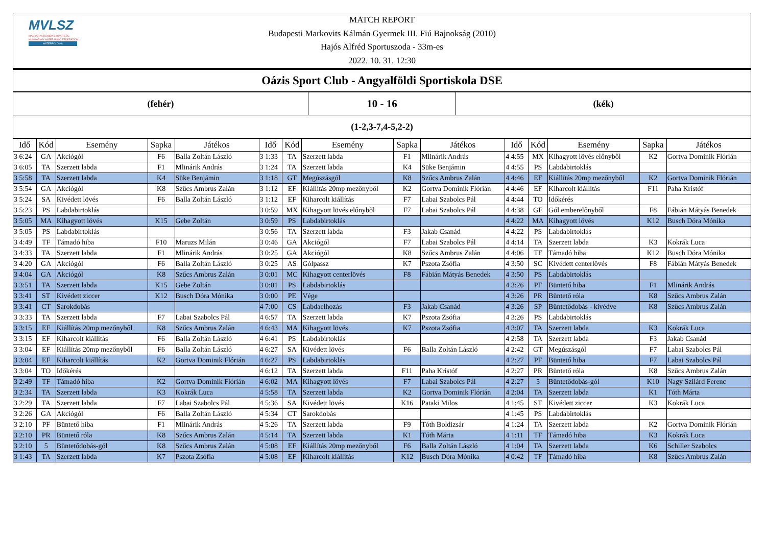MVLSZ
MAGYAR VÍZILABDA SZÖVETSÉG
HUNGARIAN WATER POLO FEDERATION
WATERPOLO.HU
MATCH REPORT
Budapesti Markovits Kálmán Gyermek III. Fiú Bajnokság (2010)
Hajós Alfréd Sportuszoda - 33m-es
2022. 10. 31. 12:30
Oázis Sport Club - Angyalföldi Sportiskola DSE
| (fehér) | 10 - 16 | (kék) |
| (1-2,3-7,4-5,2-2) | | |
| Idő | Kód | Esemény | Sapka | Játékos | Idő | Kód | Esemény | Sapka | Játékos | Idő | Kód | Esemény | Sapka | Játékos |
| --- | --- | --- | --- | --- | --- | --- | --- | --- | --- | --- | --- | --- | --- | --- |
| 3 6:24 | GA | Akciógól | F6 | Balla Zoltán László | 3 1:33 | TA | Szerzett labda | F1 | Mlinárik András | 4 4:55 | MX | Kihagyott lövés előnyből | K2 | Gortva Dominik Flórián |
| 3 6:05 | TA | Szerzett labda | F1 | Mlinárik András | 3 1:24 | TA | Szerzett labda | K4 | Süke Benjámin | 4 4:55 | PS | Labdabirtoklás | | |
| 3 5:58 | TA | Szerzett labda | K4 | Süke Benjámin | 3 1:18 | GT | Megúszásgól | K8 | Szűcs Ambrus Zalán | 4 4:46 | EF | Kiállítás 20mp mezőnyből | K2 | Gortva Dominik Flórián |
| 3 5:54 | GA | Akciógól | K8 | Szűcs Ambrus Zalán | 3 1:12 | EF | Kiállítás 20mp mezőnyből | K2 | Gortva Dominik Flórián | 4 4:46 | EF | Kiharcolt kiállítás | F11 | Paha Kristóf |
| 3 5:24 | SA | Kivédett lövés | F6 | Balla Zoltán László | 3 1:12 | EF | Kiharcolt kiállítás | F7 | Labai Szabolcs Pál | 4 4:44 | TO | Időkérés | | |
| 3 5:23 | PS | Labdabirtoklás | | | 3 0:59 | MX | Kihagyott lövés előnyből | F7 | Labai Szabolcs Pál | 4 4:38 | GE | Gól emberelőnyből | F8 | Fábián Mátyás Benedek |
| 3 5:05 | MA | Kihagyott lövés | K15 | Gebe Zoltán | 3 0:59 | PS | Labdabirtoklás | | | 4 4:22 | MA | Kihagyott lövés | K12 | Busch Dóra Mónika |
| 3 5:05 | PS | Labdabirtoklás | | | 3 0:56 | TA | Szerzett labda | F3 | Jakab Csanád | 4 4:22 | PS | Labdabirtoklás | | |
| 3 4:49 | TF | Támadó hiba | F10 | Maruzs Milán | 3 0:46 | GA | Akciógól | F7 | Labai Szabolcs Pál | 4 4:14 | TA | Szerzett labda | K3 | Kokrák Luca |
| 3 4:33 | TA | Szerzett labda | F1 | Mlinárik András | 3 0:25 | GA | Akciógól | K8 | Szűcs Ambrus Zalán | 4 4:06 | TF | Támadó hiba | K12 | Busch Dóra Mónika |
| 3 4:20 | GA | Akciógól | F6 | Balla Zoltán László | 3 0:25 | AS | Gólpassz | K7 | Pszota Zsófia | 4 3:50 | SC | Kivédett centerlövés | F8 | Fábián Mátyás Benedek |
| 3 4:04 | GA | Akciógól | K8 | Szűcs Ambrus Zalán | 3 0:01 | MC | Kihagyott centerlövés | F8 | Fábián Mátyás Benedek | 4 3:50 | PS | Labdabirtoklás | | |
| 3 3:51 | TA | Szerzett labda | K15 | Gebe Zoltán | 3 0:01 | PS | Labdabirtoklás | | | 4 3:26 | PF | Büntető hiba | F1 | Mlinárik András |
| 3 3:41 | ST | Kivédett ziccer | K12 | Busch Dóra Mónika | 3 0:00 | PE | Vége | | | 4 3:26 | PR | Büntető róla | K8 | Szűcs Ambrus Zalán |
| 3 3:41 | CT | Sarokdobás | | | 4 7:00 | CS | Labdaelhozás | F3 | Jakab Csanád | 4 3:26 | SP | Büntetődobás - kivédve | K8 | Szűcs Ambrus Zalán |
| 3 3:33 | TA | Szerzett labda | F7 | Labai Szabolcs Pál | 4 6:57 | TA | Szerzett labda | K7 | Pszota Zsófia | 4 3:26 | PS | Labdabirtoklás | | |
| 3 3:15 | EF | Kiállítás 20mp mezőnyből | K8 | Szűcs Ambrus Zalán | 4 6:43 | MA | Kihagyott lövés | K7 | Pszota Zsófia | 4 3:07 | TA | Szerzett labda | K3 | Kokrák Luca |
| 3 3:15 | EF | Kiharcolt kiállítás | F6 | Balla Zoltán László | 4 6:41 | PS | Labdabirtoklás | | | 4 2:58 | TA | Szerzett labda | F3 | Jakab Csanád |
| 3 3:04 | EF | Kiállítás 20mp mezőnyből | F6 | Balla Zoltán László | 4 6:27 | SA | Kivédett lövés | F6 | Balla Zoltán László | 4 2:42 | GT | Megúszásgól | F7 | Labai Szabolcs Pál |
| 3 3:04 | EF | Kiharcolt kiállítás | K2 | Gortva Dominik Flórián | 4 6:27 | PS | Labdabirtoklás | | | 4 2:27 | PF | Büntető hiba | F7 | Labai Szabolcs Pál |
| 3 3:04 | TO | Időkérés | | | 4 6:12 | TA | Szerzett labda | F11 | Paha Kristóf | 4 2:27 | PR | Büntető róla | K8 | Szűcs Ambrus Zalán |
| 3 2:49 | TF | Támadó hiba | K2 | Gortva Dominik Flórián | 4 6:02 | MA | Kihagyott lövés | F7 | Labai Szabolcs Pál | 4 2:27 | 5 | Büntetődobás-gól | K10 | Nagy Szilárd Ferenc |
| 3 2:34 | TA | Szerzett labda | K3 | Kokrák Luca | 4 5:58 | TA | Szerzett labda | K2 | Gortva Dominik Flórián | 4 2:04 | TA | Szerzett labda | K1 | Tóth Márta |
| 3 2:29 | TA | Szerzett labda | F7 | Labai Szabolcs Pál | 4 5:36 | SA | Kivédett lövés | K16 | Pataki Milos | 4 1:45 | ST | Kivédett ziccer | K3 | Kokrák Luca |
| 3 2:26 | GA | Akciógól | F6 | Balla Zoltán László | 4 5:34 | CT | Sarokdobás | | | 4 1:45 | PS | Labdabirtoklás | | |
| 3 2:10 | PF | Büntető hiba | F1 | Mlinárik András | 4 5:26 | TA | Szerzett labda | F9 | Tóth Boldizsár | 4 1:24 | TA | Szerzett labda | K2 | Gortva Dominik Flórián |
| 3 2:10 | PR | Büntető róla | K8 | Szűcs Ambrus Zalán | 4 5:14 | TA | Szerzett labda | K1 | Tóth Márta | 4 1:11 | TF | Támadó hiba | K3 | Kokrák Luca |
| 3 2:10 | 5 | Büntetődobás-gól | K8 | Szűcs Ambrus Zalán | 4 5:08 | EF | Kiállítás 20mp mezőnyből | F6 | Balla Zoltán László | 4 1:04 | TA | Szerzett labda | K6 | Schiller Szabolcs |
| 3 1:43 | TA | Szerzett labda | K7 | Pszota Zsófia | 4 5:08 | EF | Kiharcolt kiállítás | K12 | Busch Dóra Mónika | 4 0:42 | TF | Támadó hiba | K8 | Szűcs Ambrus Zalán |